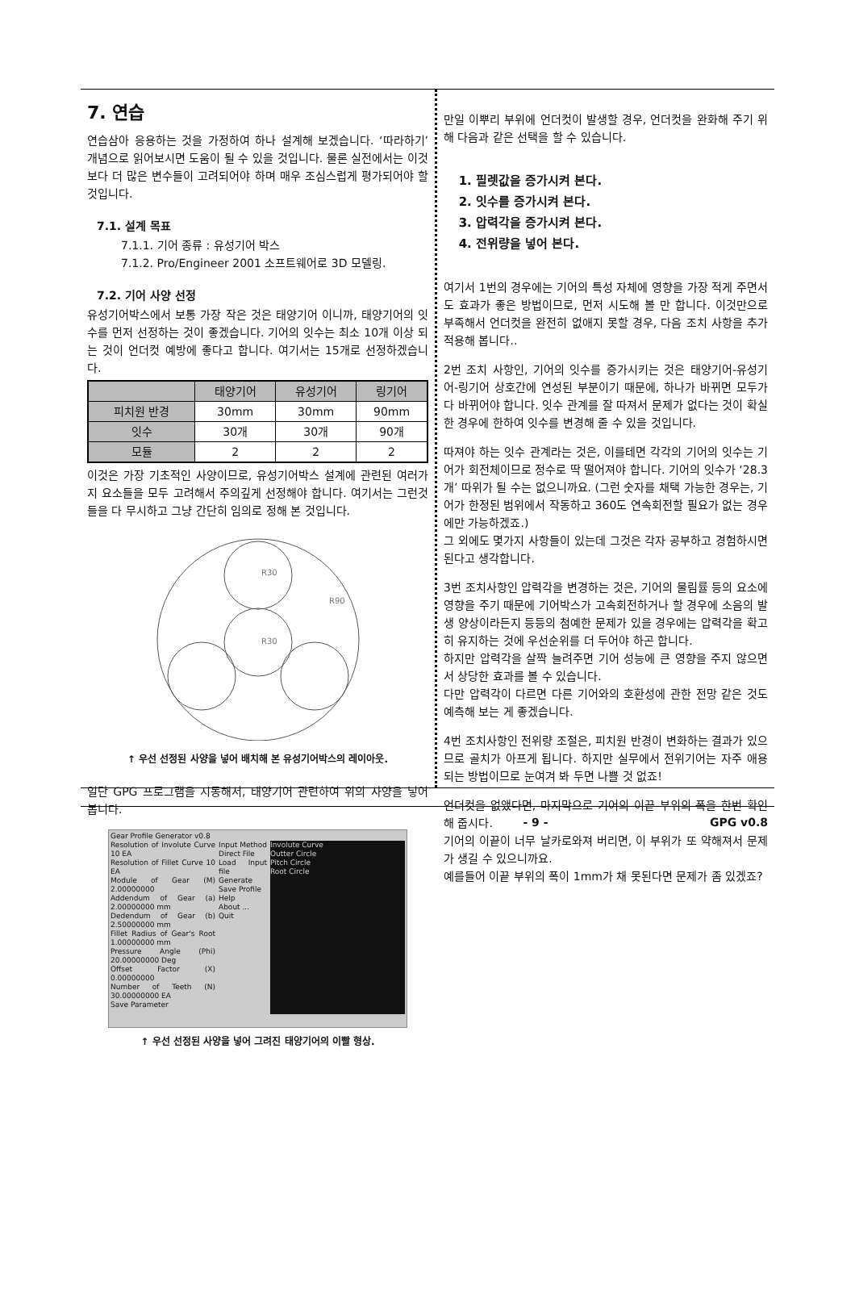7. 연습
연습삼아 응용하는 것을 가정하여 하나 설계해 보겠습니다. ‘따라하기’ 개념으로 읽어보시면 도움이 될 수 있을 것입니다. 물론 실전에서는 이것보다 더 많은 변수들이 고려되어야 하며 매우 조심스럽게 평가되어야 할 것입니다.
7.1. 설계 목표
7.1.1. 기어 종류 : 유성기어 박스
7.1.2. Pro/Engineer 2001 소프트웨어로 3D 모델링.
7.2. 기어 사양 선정
유성기어박스에서 보통 가장 작은 것은 태양기어 이니까, 태양기어의 잇수를 먼저 선정하는 것이 좋겠습니다. 기어의 잇수는 최소 10개 이상 되는 것이 언더컷 예방에 좋다고 합니다. 여기서는 15개로 선정하겠습니다.
| | 태양기어 | 유성기어 | 링기어 |
| --- | --- | --- | --- |
| 피치원 반경 | 30mm | 30mm | 90mm |
| 잇수 | 30개 | 30개 | 90개 |
| 모듈 | 2 | 2 | 2 |
이것은 가장 기초적인 사양이므로, 유성기어박스 설계에 관련된 여러가지 요소들을 모두 고려해서 주의깊게 선정해야 합니다. 여기서는 그런것들을 다 무시하고 그냥 간단히 임의로 정해 본 것입니다.
R30
R30
R90
↑ 우선 선정된 사양을 넣어 배치해 본 유성기어박스의 레이아웃.
일단 GPG 프로그램을 시동해서, 태양기어 관련하여 위의 사양을 넣어 봅니다.
Gear Profile Generator v0.8
Resolution of Involute Curve 10 EA
Resolution of Fillet Curve 10 EA
Module of Gear (M) 2.00000000
Addendum of Gear (a) 2.00000000 mm
Dedendum of Gear (b) 2.50000000 mm
Fillet Radius of Gear's Root 1.00000000 mm
Pressure Angle (Phi) 20.00000000 Deg
Offset Factor (X) 0.00000000
Number of Teeth (N) 30.00000000 EA
Save Parameter
Input Method
Direct File
Load Input file
Generate
Save Profile
Help
About ...
Quit
Involute Curve
Outter Circle
Pitch Circle
Root Circle
↑ 우선 선정된 사양을 넣어 그려진 태양기어의 이빨 형상.
만일 이뿌리 부위에 언더컷이 발생할 경우, 언더컷을 완화해 주기 위해 다음과 같은 선택을 할 수 있습니다.
1. 필렛값을 증가시켜 본다.
2. 잇수를 증가시켜 본다.
3. 압력각을 증가시켜 본다.
4. 전위량을 넣어 본다.
여기서 1번의 경우에는 기어의 특성 자체에 영향을 가장 적게 주면서도 효과가 좋은 방법이므로, 먼저 시도해 볼 만 합니다. 이것만으로 부족해서 언더컷을 완전히 없애지 못할 경우, 다음 조치 사항을 추가 적용해 봅니다..
2번 조치 사항인, 기어의 잇수를 증가시키는 것은 태양기어-유성기어-링기어 상호간에 연성된 부분이기 때문에, 하나가 바뀌면 모두가 다 바뀌어야 합니다. 잇수 관계를 잘 따져서 문제가 없다는 것이 확실한 경우에 한하여 잇수를 변경해 줄 수 있을 것입니다.
따져야 하는 잇수 관계라는 것은, 이를테면 각각의 기어의 잇수는 기어가 회전체이므로 정수로 딱 떨어져야 합니다. 기어의 잇수가 ‘28.3개’ 따위가 될 수는 없으니까요. (그런 숫자를 채택 가능한 경우는, 기어가 한정된 범위에서 작동하고 360도 연속회전할 필요가 없는 경우에만 가능하겠죠.)
그 외에도 몇가지 사항들이 있는데 그것은 각자 공부하고 경험하시면 된다고 생각합니다.
3번 조치사항인 압력각을 변경하는 것은, 기어의 물림률 등의 요소에 영향을 주기 때문에 기어박스가 고속회전하거나 할 경우에 소음의 발생 양상이라든지 등등의 첨예한 문제가 있을 경우에는 압력각을 확고히 유지하는 것에 우선순위를 더 두어야 하곤 합니다.
하지만 압력각을 살짝 늘려주면 기어 성능에 큰 영향을 주지 않으면서 상당한 효과를 볼 수 있습니다.
다만 압력각이 다르면 다른 기어와의 호환성에 관한 전망 같은 것도 예측해 보는 게 좋겠습니다.
4번 조치사항인 전위량 조절은, 피치원 반경이 변화하는 결과가 있으므로 골치가 아프게 됩니다. 하지만 실무에서 전위기어는 자주 애용되는 방법이므로 눈여겨 봐 두면 나쁠 것 없죠!
언더컷을 없앴다면, 마지막으로 기어의 이끝 부위의 폭을 한번 확인해 줍시다.
기어의 이끝이 너무 날카로와져 버리면, 이 부위가 또 약해져서 문제가 생길 수 있으니까요.
예를들어 이끝 부위의 폭이 1mm가 채 못된다면 문제가 좀 있겠죠?
- 9 - GPG v0.8